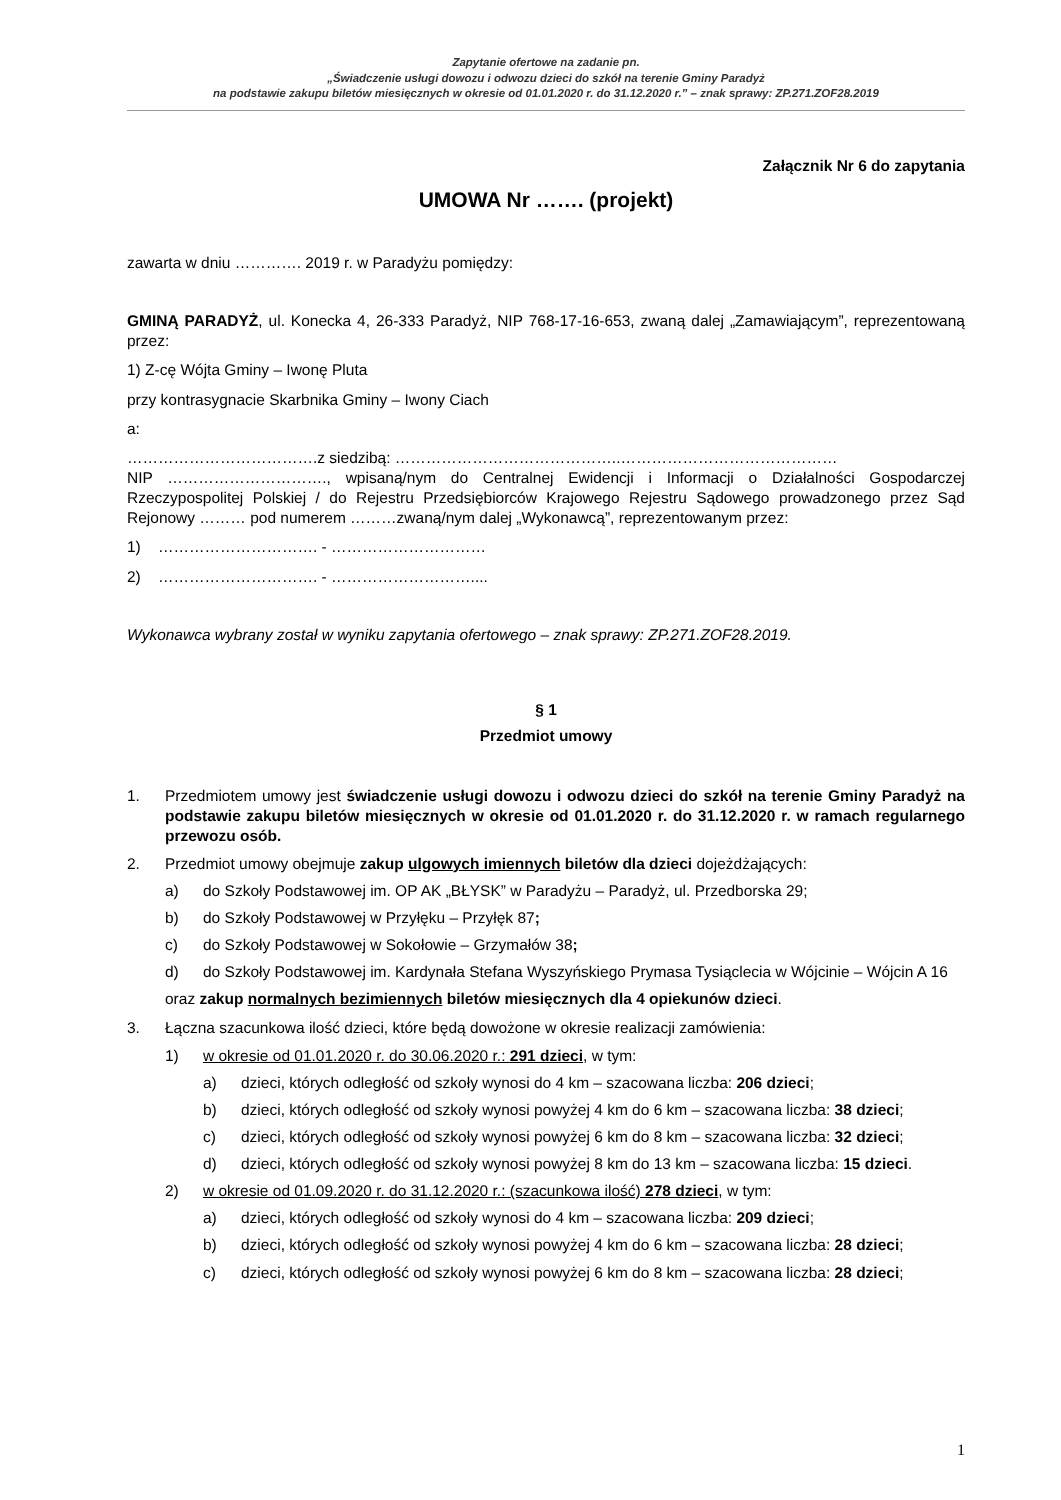Zapytanie ofertowe na zadanie pn.
„Świadczenie usługi dowozu i odwozu dzieci do szkół na terenie Gminy Paradyż
na podstawie zakupu biletów miesięcznych w okresie od 01.01.2020 r. do 31.12.2020 r.” – znak sprawy: ZP.271.ZOF28.2019
Załącznik Nr 6 do zapytania
UMOWA Nr ……. (projekt)
zawarta w dniu …………. 2019 r. w Paradyżu pomiędzy:
GMINĄ PARADYŻ, ul. Konecka 4, 26-333 Paradyż, NIP 768-17-16-653, zwaną dalej „Zamawiającym”, reprezentowaną przez:
1) Z-cę Wójta Gminy – Iwonę Pluta
przy kontrasygnacie Skarbnika Gminy – Iwony Ciach
a:
……………………………….z siedzibą: ……………………………………..……………………………………
NIP …………………………., wpisaną/nym do Centralnej Ewidencji i Informacji o Działalności Gospodarczej Rzeczypospolitej Polskiej / do Rejestru Przedsiębiorców Krajowego Rejestru Sądowego prowadzonego przez Sąd Rejonowy ……… pod numerem ………zwaną/nym dalej „Wykonawcą”, reprezentowanym przez:
1) …………………………. - …………………………
2) …………………………. - ………………………....
Wykonawca wybrany został w wyniku zapytania ofertowego – znak sprawy: ZP.271.ZOF28.2019.
§ 1
Przedmiot umowy
1. Przedmiotem umowy jest świadczenie usługi dowozu i odwozu dzieci do szkół na terenie Gminy Paradyż na podstawie zakupu biletów miesięcznych w okresie od 01.01.2020 r. do 31.12.2020 r. w ramach regularnego przewozu osób.
2. Przedmiot umowy obejmuje zakup ulgowych imiennych biletów dla dzieci dojeżdżających:
a) do Szkoły Podstawowej im. OP AK „BŁYSK” w Paradyżu – Paradyż, ul. Przedborska 29;
b) do Szkoły Podstawowej w Przyłęku – Przyłęk 87;
c) do Szkoły Podstawowej w Sokołowie – Grzymałów 38;
d) do Szkoły Podstawowej im. Kardynała Stefana Wyszyńskiego Prymasa Tysiąclecia w Wójcinie – Wójcin A 16
oraz zakup normalnych bezimiennych biletów miesięcznych dla 4 opiekunów dzieci.
3. Łączna szacunkowa ilość dzieci, które będą dowożone w okresie realizacji zamówienia:
1) w okresie od 01.01.2020 r. do 30.06.2020 r.: 291 dzieci, w tym:
a) dzieci, których odległość od szkoły wynosi do 4 km – szacowana liczba: 206 dzieci;
b) dzieci, których odległość od szkoły wynosi powyżej 4 km do 6 km – szacowana liczba: 38 dzieci;
c) dzieci, których odległość od szkoły wynosi powyżej 6 km do 8 km – szacowana liczba: 32 dzieci;
d) dzieci, których odległość od szkoły wynosi powyżej 8 km do 13 km – szacowana liczba: 15 dzieci.
2) w okresie od 01.09.2020 r. do 31.12.2020 r.: (szacunkowa ilość) 278 dzieci, w tym:
a) dzieci, których odległość od szkoły wynosi do 4 km – szacowana liczba: 209 dzieci;
b) dzieci, których odległość od szkoły wynosi powyżej 4 km do 6 km – szacowana liczba: 28 dzieci;
c) dzieci, których odległość od szkoły wynosi powyżej 6 km do 8 km – szacowana liczba: 28 dzieci;
1